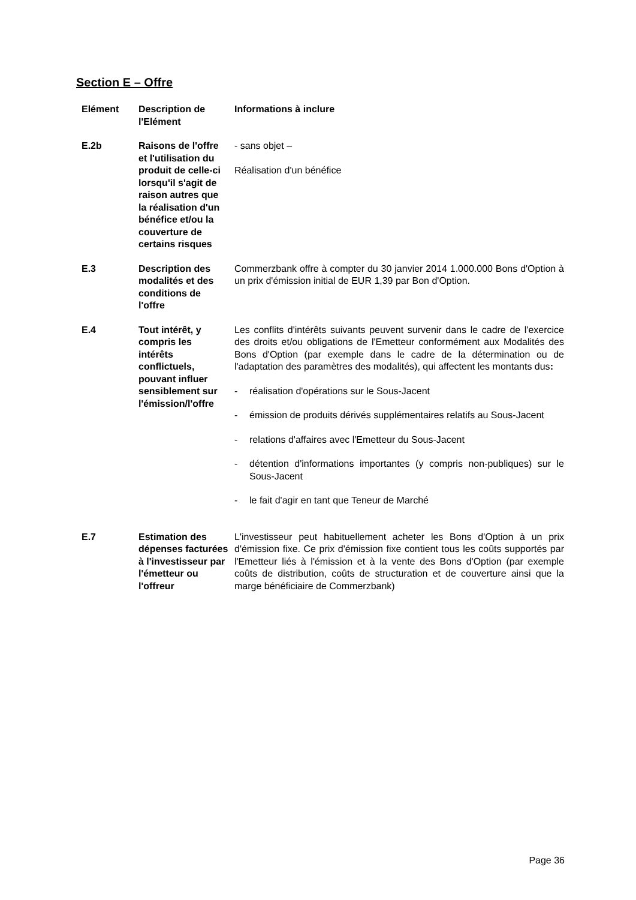Section E – Offre
| Elément | Description de l'Elément | Informations à inclure |
| --- | --- | --- |
| E.2b | Raisons de l'offre et l'utilisation du produit de celle-ci lorsqu'il s'agit de raison autres que la réalisation d'un bénéfice et/ou la couverture de certains risques | - sans objet – Réalisation d'un bénéfice |
| E.3 | Description des modalités et des conditions de l'offre | Commerzbank offre à compter du 30 janvier 2014 1.000.000 Bons d'Option à un prix d'émission initial de EUR 1,39 par Bon d'Option. |
| E.4 | Tout intérêt, y compris les intérêts conflictuels, pouvant influer sensiblement sur l'émission/l'offre | Les conflits d'intérêts suivants peuvent survenir dans le cadre de l'exercice des droits et/ou obligations de l'Emetteur conformément aux Modalités des Bons d'Option (par exemple dans le cadre de la détermination ou de l'adaptation des paramètres des modalités), qui affectent les montants dus : - réalisation d'opérations sur le Sous-Jacent - émission de produits dérivés supplémentaires relatifs au Sous-Jacent - relations d'affaires avec l'Emetteur du Sous-Jacent - détention d'informations importantes (y compris non-publiques) sur le Sous-Jacent - le fait d'agir en tant que Teneur de Marché |
| E.7 | Estimation des dépenses facturées à l'investisseur par l'émetteur ou l'offreur | L'investisseur peut habituellement acheter les Bons d'Option à un prix d'émission fixe. Ce prix d'émission fixe contient tous les coûts supportés par l'Emetteur liés à l'émission et à la vente des Bons d'Option (par exemple coûts de distribution, coûts de structuration et de couverture ainsi que la marge bénéficiaire de Commerzbank) |
Page 36